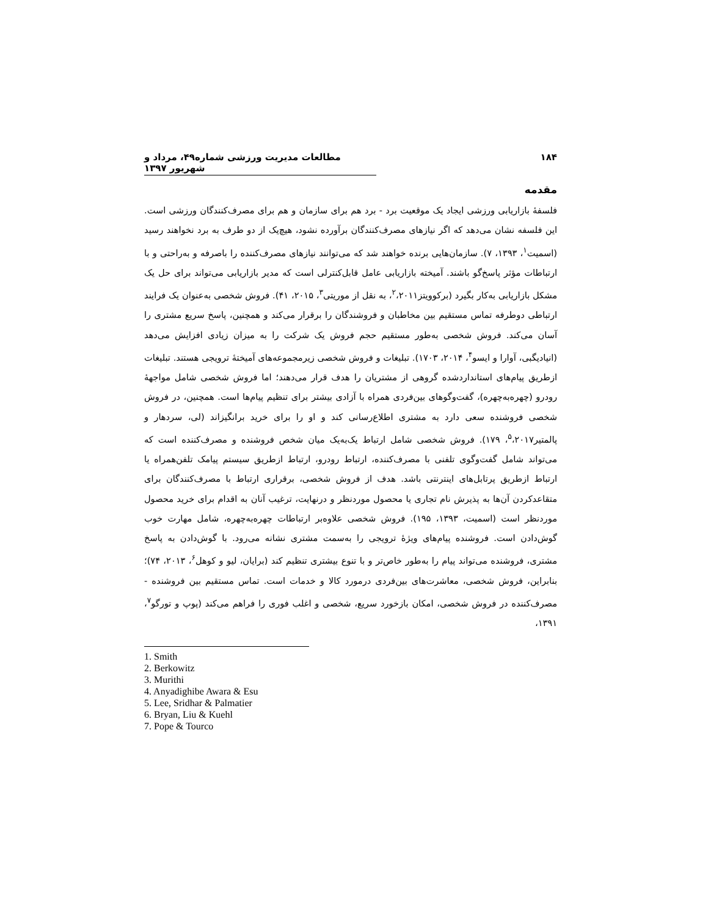۱۸۴ مطالعات مدیریت ورزشی شماره۴۹، مرداد و شهریور ۱۳۹۷
مقدمه
فلسفۀ بازاریابی ورزشی ایجاد یک موقعیت برد - برد هم برای سازمان و هم برای مصرف‌کنندگان ورزشی است. این فلسفه نشان می‌دهد که اگر نیازهای مصرف‌کنندگان برآورده نشود، هیچ‌یک از دو طرف به برد نخواهند رسید (اسمیت<sup>۱</sup>، ۱۳۹۳، ۷). سازمان‌هایی برنده خواهند شد که می‌توانند نیازهای مصرف‌کننده را باصرفه و به‌راحتی و با ارتباطات مؤثر پاسخ‌گو باشند. آمیخته بازاریابی عامل قابل‌کنترلی است که مدیر بازاریابی می‌تواند برای حل یک مشکل بازاریابی به‌کار بگیرد (برکوویتز<sup>۲</sup>،۲۰۱۱، به نقل از موریتی<sup>۳</sup>، ۲۰۱۵، ۴۱). فروش شخصی به‌عنوان یک فرایند ارتباطی دوطرفه تماس مستقیم بین مخاطبان و فروشندگان را برقرار می‌کند و همچنین، پاسخ سریع مشتری را آسان می‌کند. فروش شخصی به‌طور مستقیم حجم فروش یک شرکت را به میزان زیادی افزایش می‌دهد (انیادیگبی، آوارا و ایسو<sup>۴</sup>، ۲۰۱۴، ۱۷۰۳). تبلیغات و فروش شخصی زیرمجموعه‌های آمیختۀ ترویجی هستند. تبلیغات ازطریق پیام‌های استانداردشده گروهی از مشتریان را هدف قرار می‌دهند؛ اما فروش شخصی شامل مواجهۀ رودرو (چهره‌به‌چهره)، گفت‌وگوهای بین‌فردی همراه با آزادی بیشتر برای تنظیم پیام‌ها است. همچنین، در فروش شخصی فروشنده سعی دارد به مشتری اطلاع‌رسانی کند و او را برای خرید برانگیزاند (لی، سردهار و پالمتیر<sup>۵</sup>،۲۰۱۷، ۱۷۹). فروش شخصی شامل ارتباط یک‌به‌یک میان شخص فروشنده و مصرف‌کننده است که می‌تواند شامل گفت‌وگوی تلفنی با مصرف‌کننده، ارتباط رودرو، ارتباط ازطریق سیستم پیامک تلفن‌همراه یا ارتباط ازطریق پرتابل‌های اینترنتی باشد. هدف از فروش شخصی، برقراری ارتباط با مصرف‌کنندگان برای متقاعدکردن آن‌ها به پذیرش نام تجاری یا محصول موردنظر و درنهایت، ترغیب آنان به اقدام برای خرید محصول موردنظر است (اسمیت، ۱۳۹۳، ۱۹۵). فروش شخصی علاوه‌بر ارتباطات چهره‌به‌چهره، شامل مهارت خوب گوش‌دادن است. فروشنده پیام‌های ویژۀ ترویجی را به‌سمت مشتری نشانه می‌رود. با گوش‌دادن به پاسخ مشتری، فروشنده می‌تواند پیام را به‌طور خاص‌تر و با تنوع بیشتری تنظیم کند (برایان، لیو و کوهل<sup>۶</sup>، ۲۰۱۳، ۷۴)؛ بنابراین، فروش شخصی، معاشرت‌های بین‌فردی درمورد کالا و خدمات است. تماس مستقیم بین فروشنده - مصرف‌کننده در فروش شخصی، امکان بازخورد سریع، شخصی و اغلب فوری را فراهم می‌کند (پوپ و تورگو<sup>۷</sup>، ۱۳۹۱،
1. Smith
2. Berkowitz
3. Murithi
4. Anyadighibe Awara & Esu
5. Lee, Sridhar & Palmatier
6. Bryan, Liu & Kuehl
7. Pope & Tourco